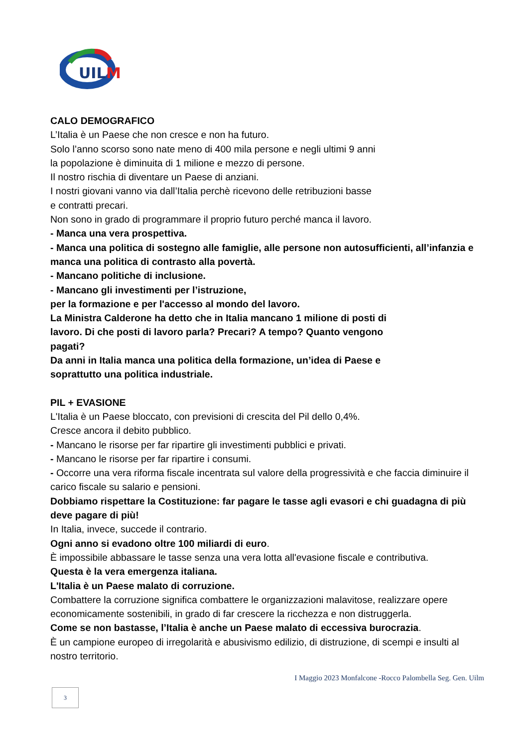UIL
M
CALO DEMOGRAFICO
L’Italia è un Paese che non cresce e non ha futuro.
Solo l’anno scorso sono nate meno di 400 mila persone e negli ultimi 9 anni
la popolazione è diminuita di 1 milione e mezzo di persone.
Il nostro rischia di diventare un Paese di anziani.
I nostri giovani vanno via dall’Italia perchè ricevono delle retribuzioni basse
e contratti precari.
Non sono in grado di programmare il proprio futuro perché manca il lavoro.
- Manca una vera prospettiva.
- Manca una politica di sostegno alle famiglie, alle persone non autosufficienti, all’infanzia e manca una politica di contrasto alla povertà.
- Mancano politiche di inclusione.
- Mancano gli investimenti per l’istruzione,
per la formazione e per l'accesso al mondo del lavoro.
La Ministra Calderone ha detto che in Italia mancano 1 milione di posti di
lavoro. Di che posti di lavoro parla? Precari? A tempo? Quanto vengono
pagati?
Da anni in Italia manca una politica della formazione, un’idea di Paese e
soprattutto una politica industriale.
PIL + EVASIONE
L'Italia è un Paese bloccato, con previsioni di crescita del Pil dello 0,4%.
Cresce ancora il debito pubblico.
- Mancano le risorse per far ripartire gli investimenti pubblici e privati.
- Mancano le risorse per far ripartire i consumi.
- Occorre una vera riforma fiscale incentrata sul valore della progressività e che faccia diminuire il carico fiscale su salario e pensioni.
Dobbiamo rispettare la Costituzione: far pagare le tasse agli evasori e chi guadagna di più deve pagare di più!
In Italia, invece, succede il contrario.
Ogni anno si evadono oltre 100 miliardi di euro.
È impossibile abbassare le tasse senza una vera lotta all'evasione fiscale e contributiva.
Questa è la vera emergenza italiana.
L'Italia è un Paese malato di corruzione.
Combattere la corruzione significa combattere le organizzazioni malavitose, realizzare opere economicamente sostenibili, in grado di far crescere la ricchezza e non distruggerla.
Come se non bastasse, l’Italia è anche un Paese malato di eccessiva burocrazia.
È un campione europeo di irregolarità e abusivismo edilizio, di distruzione, di scempi e insulti al nostro territorio.
I Maggio 2023 Monfalcone -Rocco Palombella Seg. Gen. Uilm
3